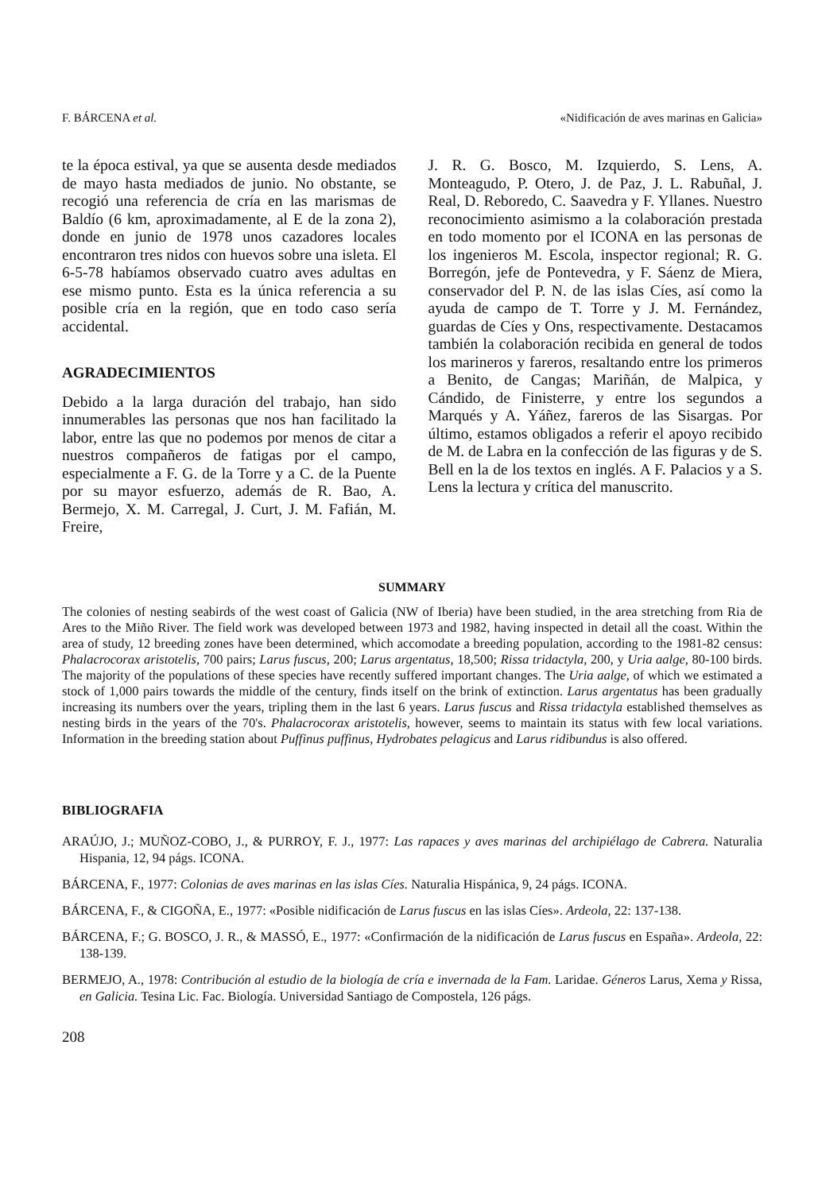F. BÁRCENA et al. «Nidificación de aves marinas en Galicia»
te la época estival, ya que se ausenta desde mediados de mayo hasta mediados de junio. No obstante, se recogió una referencia de cría en las marismas de Baldío (6 km, aproximadamente, al E de la zona 2), donde en junio de 1978 unos cazadores locales encontraron tres nidos con huevos sobre una isleta. El 6-5-78 habíamos observado cuatro aves adultas en ese mismo punto. Esta es la única referencia a su posible cría en la región, que en todo caso sería accidental.
AGRADECIMIENTOS
Debido a la larga duración del trabajo, han sido innumerables las personas que nos han facilitado la labor, entre las que no podemos por menos de citar a nuestros compañeros de fatigas por el campo, especialmente a F. G. de la Torre y a C. de la Puente por su mayor esfuerzo, además de R. Bao, A. Bermejo, X. M. Carregal, J. Curt, J. M. Fafián, M. Freire,
J. R. G. Bosco, M. Izquierdo, S. Lens, A. Monteagudo, P. Otero, J. de Paz, J. L. Rabuñal, J. Real, D. Reboredo, C. Saavedra y F. Yllanes. Nuestro reconocimiento asimismo a la colaboración prestada en todo momento por el ICONA en las personas de los ingenieros M. Escola, inspector regional; R. G. Borregón, jefe de Pontevedra, y F. Sáenz de Miera, conservador del P. N. de las islas Cíes, así como la ayuda de campo de T. Torre y J. M. Fernández, guardas de Cíes y Ons, respectivamente. Destacamos también la colaboración recibida en general de todos los marineros y fareros, resaltando entre los primeros a Benito, de Cangas; Mariñán, de Malpica, y Cándido, de Finisterre, y entre los segundos a Marqués y A. Yáñez, fareros de las Sisargas. Por último, estamos obligados a referir el apoyo recibido de M. de Labra en la confección de las figuras y de S. Bell en la de los textos en inglés. A F. Palacios y a S. Lens la lectura y crítica del manuscrito.
SUMMARY
The colonies of nesting seabirds of the west coast of Galicia (NW of Iberia) have been studied, in the area stretching from Ria de Ares to the Miño River. The field work was developed between 1973 and 1982, having inspected in detail all the coast. Within the area of study, 12 breeding zones have been determined, which accomodate a breeding population, according to the 1981-82 census: Phalacrocorax aristotelis, 700 pairs; Larus fuscus, 200; Larus argentatus, 18,500; Rissa tridactyla, 200, y Uria aalge, 80-100 birds. The majority of the populations of these species have recently suffered important changes. The Uria aalge, of which we estimated a stock of 1,000 pairs towards the middle of the century, finds itself on the brink of extinction. Larus argentatus has been gradually increasing its numbers over the years, tripling them in the last 6 years. Larus fuscus and Rissa tridactyla established themselves as nesting birds in the years of the 70's. Phalacrocorax aristotelis, however, seems to maintain its status with few local variations. Information in the breeding station about Puffinus puffinus, Hydrobates pelagicus and Larus ridibundus is also offered.
BIBLIOGRAFIA
ARAÚJO, J.; MUÑOZ-COBO, J., & PURROY, F. J., 1977: Las rapaces y aves marinas del archipiélago de Cabrera. Naturalia Hispania, 12, 94 págs. ICONA.
BÁRCENA, F., 1977: Colonias de aves marinas en las islas Cíes. Naturalia Hispánica, 9, 24 págs. ICONA.
BÁRCENA, F., & CIGOÑA, E., 1977: «Posible nidificación de Larus fuscus en las islas Cíes». Ardeola, 22: 137-138.
BÁRCENA, F.; G. BOSCO, J. R., & MASSÓ, E., 1977: «Confirmación de la nidificación de Larus fuscus en España». Ardeola, 22: 138-139.
BERMEJO, A., 1978: Contribución al estudio de la biología de cría e invernada de la Fam. Laridae. Géneros Larus, Xema y Rissa, en Galicia. Tesina Lic. Fac. Biología. Universidad Santiago de Compostela, 126 págs.
208